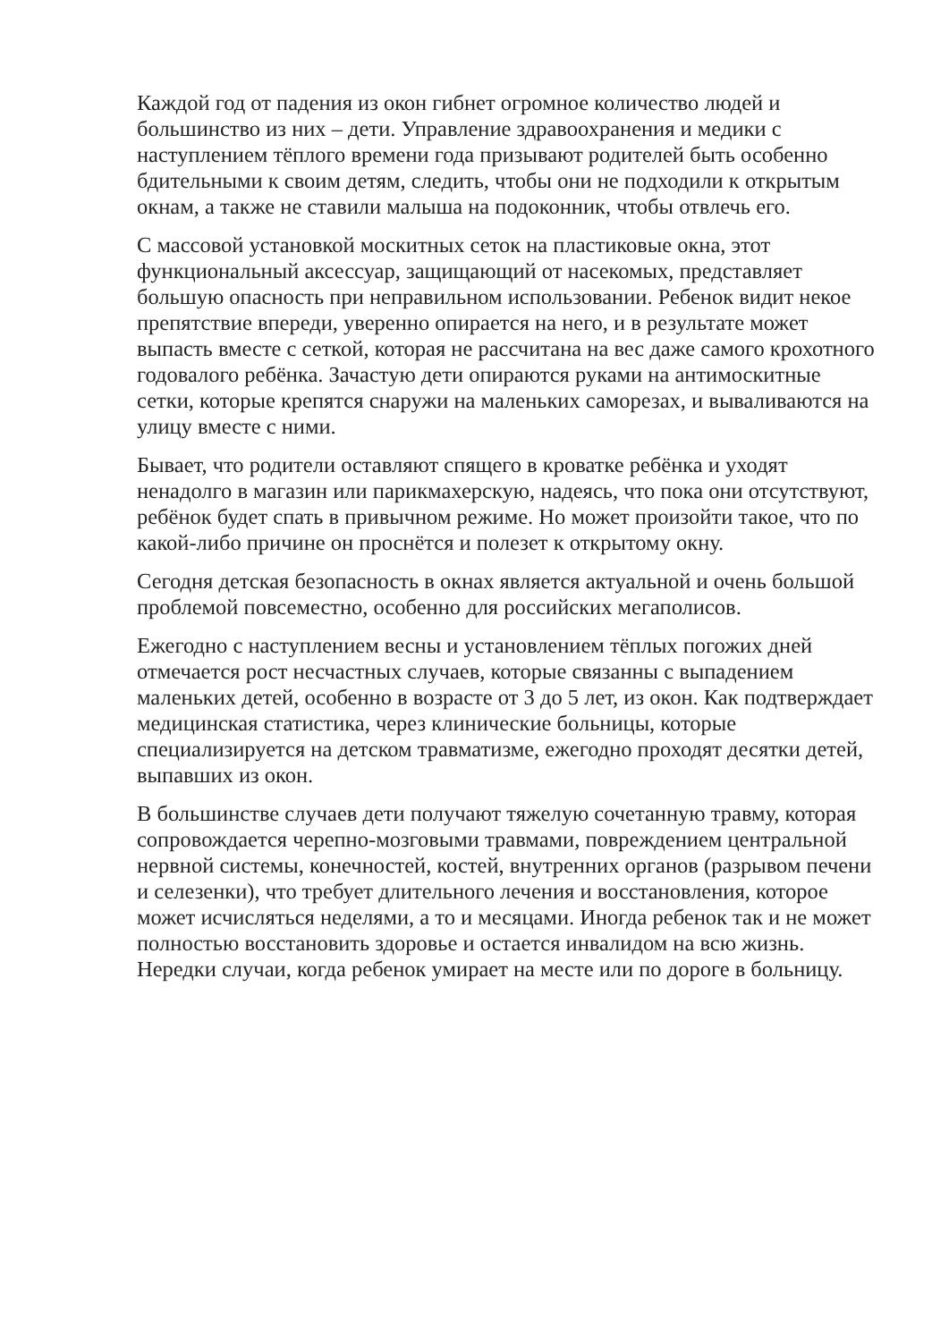Каждой год от падения из окон гибнет огромное количество людей и большинство из них – дети. Управление здравоохранения и медики с наступлением тёплого времени года призывают родителей быть особенно бдительными к своим детям, следить, чтобы они не подходили к открытым окнам, а также не ставили малыша на подоконник, чтобы отвлечь его.
С массовой установкой москитных сеток на пластиковые окна, этот функциональный аксессуар, защищающий от насекомых, представляет большую опасность при неправильном использовании. Ребенок видит некое препятствие впереди, уверенно опирается на него, и в результате может выпасть вместе с сеткой, которая не рассчитана на вес даже самого крохотного годовалого ребёнка. Зачастую дети опираются руками на антимоскитные сетки, которые крепятся снаружи на маленьких саморезах, и вываливаются на улицу вместе с ними.
Бывает, что родители оставляют спящего в кроватке ребёнка и уходят ненадолго в магазин или парикмахерскую, надеясь, что пока они отсутствуют, ребёнок будет спать в привычном режиме. Но может произойти такое, что по какой-либо причине он проснётся и полезет к открытому окну.
Сегодня детская безопасность в окнах является актуальной и очень большой проблемой повсеместно, особенно для российских мегаполисов.
Ежегодно с наступлением весны и установлением тёплых погожих дней отмечается рост несчастных случаев, которые связанны с выпадением маленьких детей, особенно в возрасте от 3 до 5 лет, из окон. Как подтверждает медицинская статистика, через клинические больницы, которые специализируется на детском травматизме, ежегодно проходят десятки детей, выпавших из окон.
В большинстве случаев дети получают тяжелую сочетанную травму, которая сопровождается черепно-мозговыми травмами, повреждением центральной нервной системы, конечностей, костей, внутренних органов (разрывом печени и селезенки), что требует длительного лечения и восстановления, которое может исчисляться неделями, а то и месяцами. Иногда ребенок так и не может полностью восстановить здоровье и остается инвалидом на всю жизнь. Нередки случаи, когда ребенок умирает на месте или по дороге в больницу.